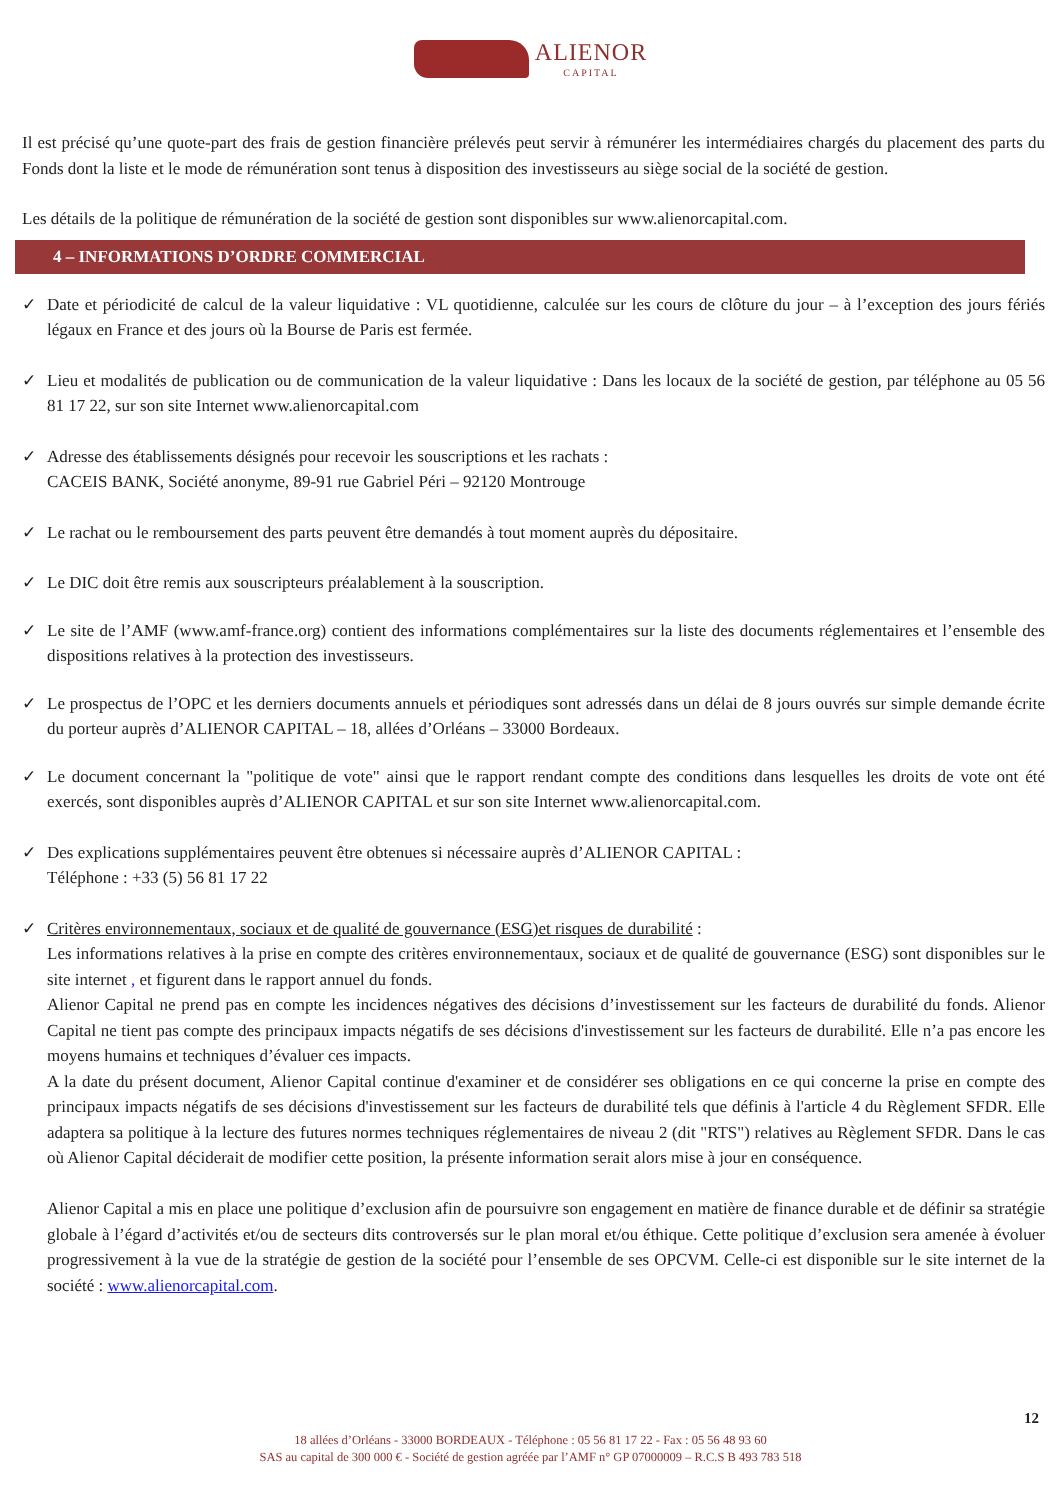ALIENOR CAPITAL
Il est précisé qu’une quote-part des frais de gestion financière prélevés peut servir à rémunérer les intermédiaires chargés du placement des parts du Fonds dont la liste et le mode de rémunération sont tenus à disposition des investisseurs au siège social de la société de gestion.
Les détails de la politique de rémunération de la société de gestion sont disponibles sur www.alienorcapital.com.
4 – INFORMATIONS D’ORDRE COMMERCIAL
✓ Date et périodicité de calcul de la valeur liquidative : VL quotidienne, calculée sur les cours de clôture du jour – à l’exception des jours fériés légaux en France et des jours où la Bourse de Paris est fermée.
✓ Lieu et modalités de publication ou de communication de la valeur liquidative : Dans les locaux de la société de gestion, par téléphone au 05 56 81 17 22, sur son site Internet www.alienorcapital.com
✓ Adresse des établissements désignés pour recevoir les souscriptions et les rachats :
CACEIS BANK, Société anonyme, 89-91 rue Gabriel Péri – 92120 Montrouge
✓ Le rachat ou le remboursement des parts peuvent être demandés à tout moment auprès du dépositaire.
✓ Le DIC doit être remis aux souscripteurs préalablement à la souscription.
✓ Le site de l’AMF (www.amf-france.org) contient des informations complémentaires sur la liste des documents réglementaires et l’ensemble des dispositions relatives à la protection des investisseurs.
✓ Le prospectus de l’OPC et les derniers documents annuels et périodiques sont adressés dans un délai de 8 jours ouvrés sur simple demande écrite du porteur auprès d’ALIENOR CAPITAL – 18, allées d’Orléans – 33000 Bordeaux.
✓ Le document concernant la "politique de vote" ainsi que le rapport rendant compte des conditions dans lesquelles les droits de vote ont été exercés, sont disponibles auprès d’ALIENOR CAPITAL et sur son site Internet www.alienorcapital.com.
✓ Des explications supplémentaires peuvent être obtenues si nécessaire auprès d’ALIENOR CAPITAL :
Téléphone : +33 (5) 56 81 17 22
✓ Critères environnementaux, sociaux et de qualité de gouvernance (ESG)et risques de durabilité :
Les informations relatives à la prise en compte des critères environnementaux, sociaux et de qualité de gouvernance (ESG) sont disponibles sur le site internet , et figurent dans le rapport annuel du fonds.
Alienor Capital ne prend pas en compte les incidences négatives des décisions d’investissement sur les facteurs de durabilité du fonds. Alienor Capital ne tient pas compte des principaux impacts négatifs de ses décisions d'investissement sur les facteurs de durabilité. Elle n’a pas encore les moyens humains et techniques d’évaluer ces impacts.
A la date du présent document, Alienor Capital continue d'examiner et de considérer ses obligations en ce qui concerne la prise en compte des principaux impacts négatifs de ses décisions d'investissement sur les facteurs de durabilité tels que définis à l'article 4 du Règlement SFDR. Elle adaptera sa politique à la lecture des futures normes techniques réglementaires de niveau 2 (dit "RTS") relatives au Règlement SFDR. Dans le cas où Alienor Capital déciderait de modifier cette position, la présente information serait alors mise à jour en conséquence.
Alienor Capital a mis en place une politique d’exclusion afin de poursuivre son engagement en matière de finance durable et de définir sa stratégie globale à l’égard d’activités et/ou de secteurs dits controversés sur le plan moral et/ou éthique. Cette politique d’exclusion sera amenée à évoluer progressivement à la vue de la stratégie de gestion de la société pour l’ensemble de ses OPCVM. Celle-ci est disponible sur le site internet de la société : www.alienorcapital.com.
12
18 allées d’Orléans - 33000 BORDEAUX - Téléphone : 05 56 81 17 22 - Fax : 05 56 48 93 60
SAS au capital de 300 000 € - Société de gestion agréée par l’AMF n° GP 07000009 – R.C.S B 493 783 518